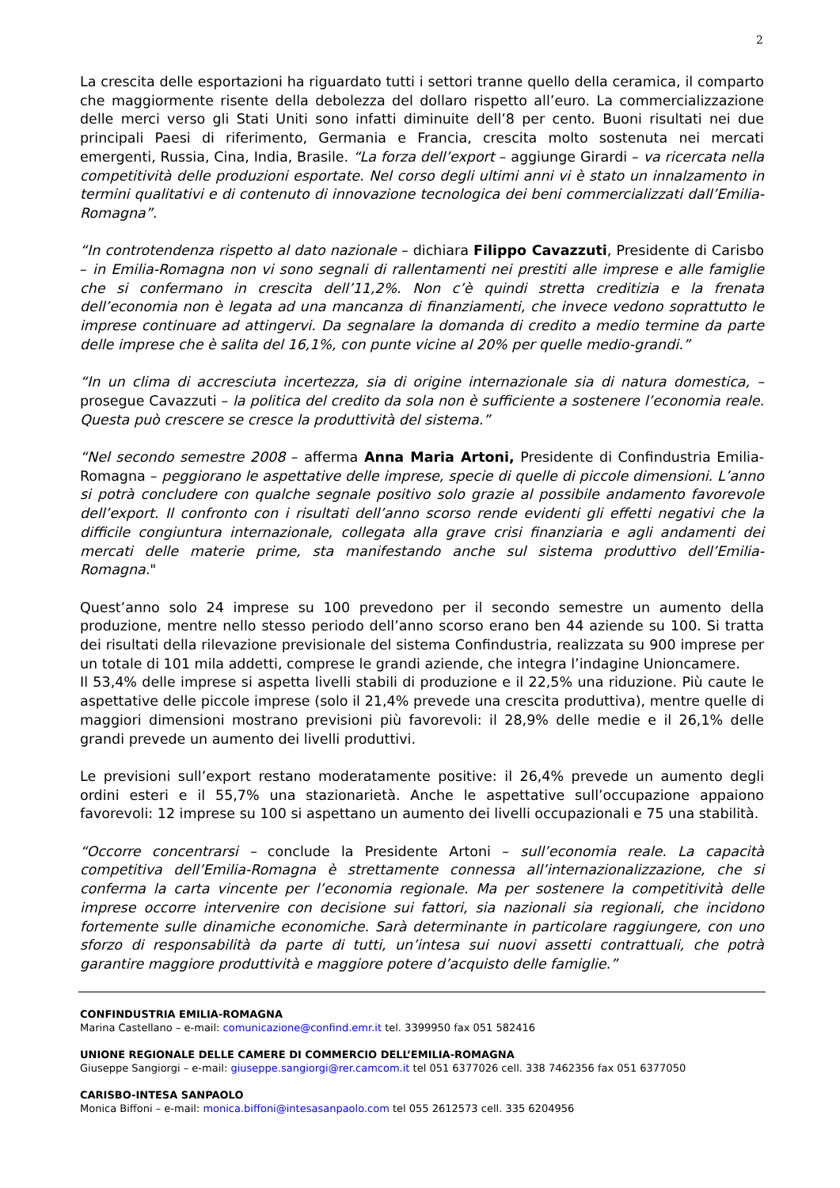2
La crescita delle esportazioni ha riguardato tutti i settori tranne quello della ceramica, il comparto che maggiormente risente della debolezza del dollaro rispetto all’euro. La commercializzazione delle merci verso gli Stati Uniti sono infatti diminuite dell’8 per cento. Buoni risultati nei due principali Paesi di riferimento, Germania e Francia, crescita molto sostenuta nei mercati emergenti, Russia, Cina, India, Brasile. “La forza dell’export – aggiunge Girardi – va ricercata nella competitività delle produzioni esportate. Nel corso degli ultimi anni vi è stato un innalzamento in termini qualitativi e di contenuto di innovazione tecnologica dei beni commercializzati dall’Emilia-Romagna”.
“In controtendenza rispetto al dato nazionale – dichiara Filippo Cavazzuti, Presidente di Carisbo – in Emilia-Romagna non vi sono segnali di rallentamenti nei prestiti alle imprese e alle famiglie che si confermano in crescita dell’11,2%. Non c’è quindi stretta creditizia e la frenata dell’economia non è legata ad una mancanza di finanziamenti, che invece vedono soprattutto le imprese continuare ad attingervi. Da segnalare la domanda di credito a medio termine da parte delle imprese che è salita del 16,1%, con punte vicine al 20% per quelle medio-grandi.”
“In un clima di accresciuta incertezza, sia di origine internazionale sia di natura domestica, – prosegue Cavazzuti – la politica del credito da sola non è sufficiente a sostenere l’economia reale. Questa può crescere se cresce la produttività del sistema.”
“Nel secondo semestre 2008 – afferma Anna Maria Artoni, Presidente di Confindustria Emilia-Romagna – peggiorano le aspettative delle imprese, specie di quelle di piccole dimensioni. L’anno si potrà concludere con qualche segnale positivo solo grazie al possibile andamento favorevole dell’export. Il confronto con i risultati dell’anno scorso rende evidenti gli effetti negativi che la difficile congiuntura internazionale, collegata alla grave crisi finanziaria e agli andamenti dei mercati delle materie prime, sta manifestando anche sul sistema produttivo dell’Emilia-Romagna."
Quest’anno solo 24 imprese su 100 prevedono per il secondo semestre un aumento della produzione, mentre nello stesso periodo dell’anno scorso erano ben 44 aziende su 100. Si tratta dei risultati della rilevazione previsionale del sistema Confindustria, realizzata su 900 imprese per un totale di 101 mila addetti, comprese le grandi aziende, che integra l’indagine Unioncamere.
Il 53,4% delle imprese si aspetta livelli stabili di produzione e il 22,5% una riduzione. Più caute le aspettative delle piccole imprese (solo il 21,4% prevede una crescita produttiva), mentre quelle di maggiori dimensioni mostrano previsioni più favorevoli: il 28,9% delle medie e il 26,1% delle grandi prevede un aumento dei livelli produttivi.
Le previsioni sull’export restano moderatamente positive: il 26,4% prevede un aumento degli ordini esteri e il 55,7% una stazionarietà. Anche le aspettative sull’occupazione appaiono favorevoli: 12 imprese su 100 si aspettano un aumento dei livelli occupazionali e 75 una stabilità.
“Occorre concentrarsi – conclude la Presidente Artoni – sull’economia reale. La capacità competitiva dell’Emilia-Romagna è strettamente connessa all’internazionalizzazione, che si conferma la carta vincente per l’economia regionale. Ma per sostenere la competitività delle imprese occorre intervenire con decisione sui fattori, sia nazionali sia regionali, che incidono fortemente sulle dinamiche economiche. Sarà determinante in particolare raggiungere, con uno sforzo di responsabilità da parte di tutti, un’intesa sui nuovi assetti contrattuali, che potrà garantire maggiore produttività e maggiore potere d’acquisto delle famiglie.”
CONFINDUSTRIA EMILIA-ROMAGNA
Marina Castellano – e-mail: comunicazione@confind.emr.it tel. 3399950 fax 051 582416
UNIONE REGIONALE DELLE CAMERE DI COMMERCIO DELL’EMILIA-ROMAGNA
Giuseppe Sangiorgi – e-mail: giuseppe.sangiorgi@rer.camcom.it tel 051 6377026 cell. 338 7462356 fax 051 6377050
CARISBO-INTESA SANPAOLO
Monica Biffoni – e-mail: monica.biffoni@intesasanpaolo.com tel 055 2612573 cell. 335 6204956